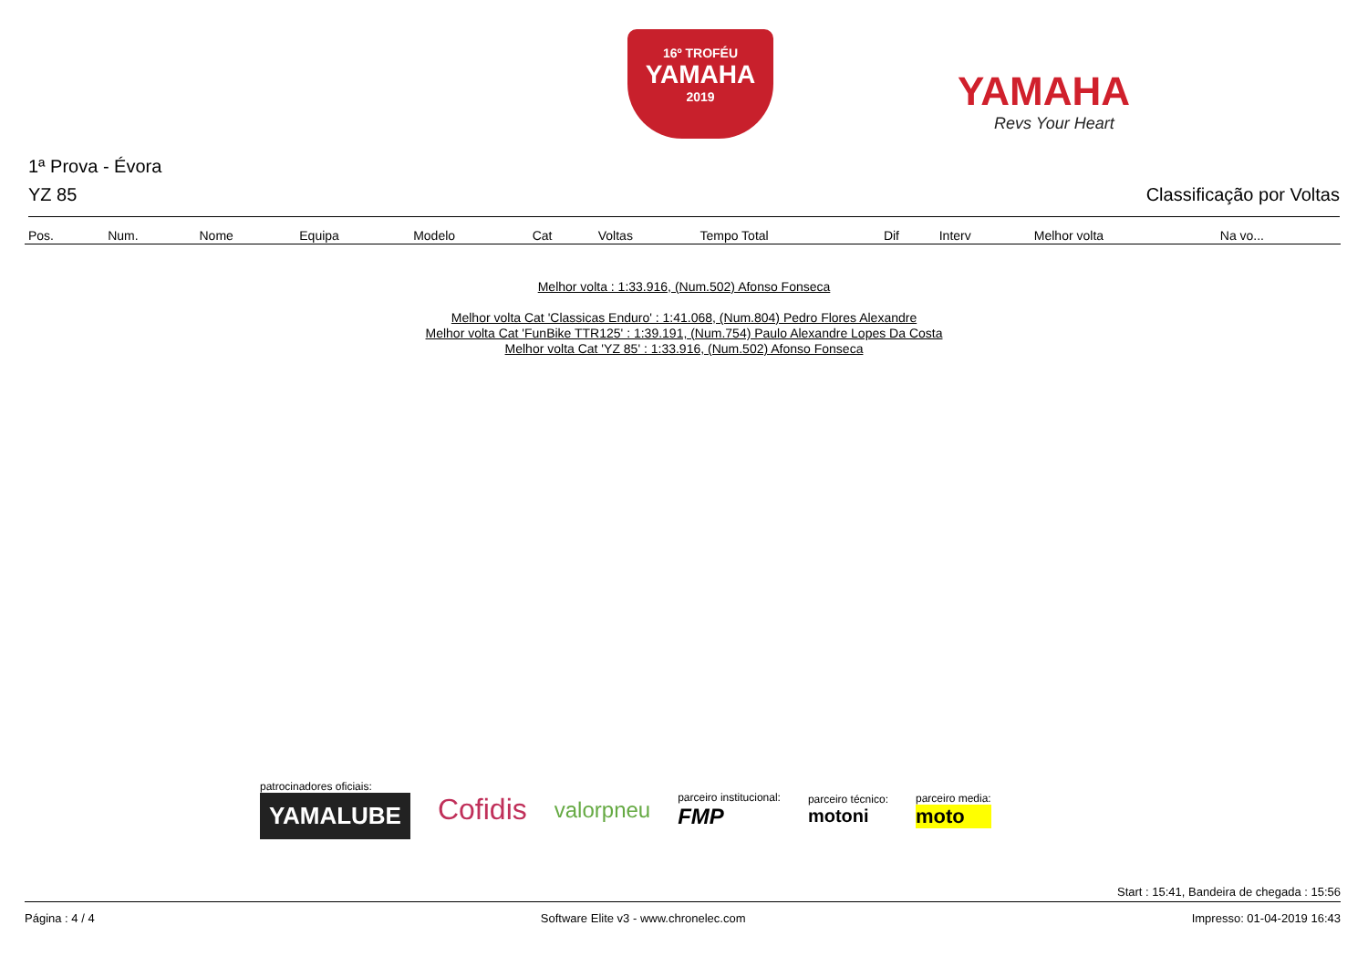16º TROFÉU
YAMAHA
2019
YAMAHA
Revs Your Heart
1ª Prova - Évora
YZ 85 Classificação por Voltas
| Pos. | Num. | Nome | Equipa | Modelo | Cat | Voltas | Tempo Total | Dif | Interv | Melhor volta | Na vo... |
| --- | --- | --- | --- | --- | --- | --- | --- | --- | --- | --- | --- |
Melhor volta : 1:33.916, (Num.502) Afonso Fonseca
Melhor volta Cat 'Classicas Enduro' : 1:41.068, (Num.804) Pedro Flores Alexandre
Melhor volta Cat 'FunBike TTR125' : 1:39.191, (Num.754) Paulo Alexandre Lopes Da Costa
Melhor volta Cat 'YZ 85' : 1:33.916, (Num.502) Afonso Fonseca
patrocinadores oficiais:
YAMALUBE
Cofidis
valorpneu
parceiro institucional:
FMP
parceiro técnico:
motoni
parceiro media:
moto
Start : 15:41, Bandeira de chegada : 15:56
Página : 4 / 4 Software Elite v3 - www.chronelec.com Impresso: 01-04-2019 16:43